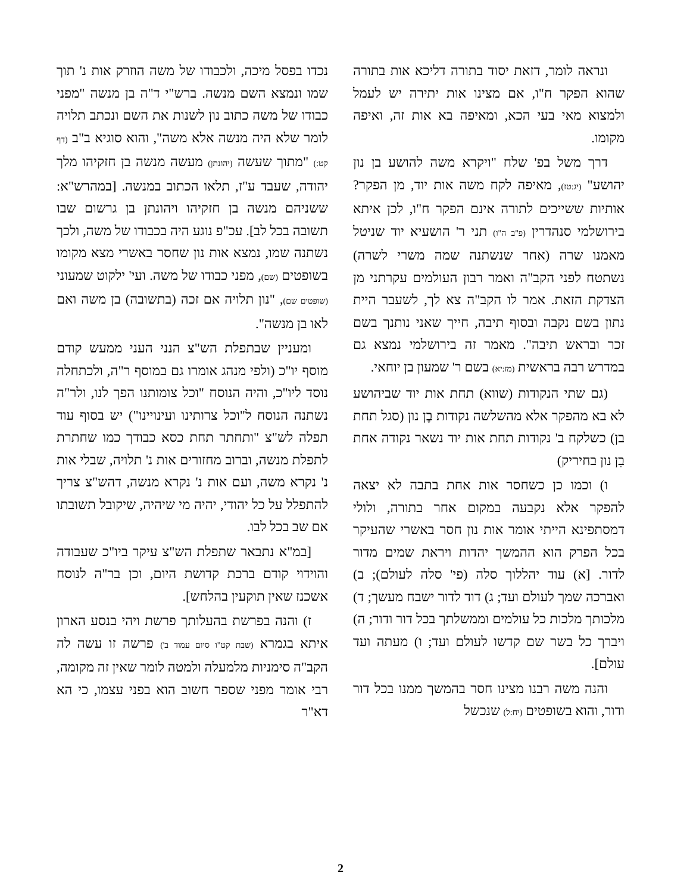ונראה לומר, דזאת יסוד בתורה דליכא אות בתורה שהוא הפקר ח"ו, אם מצינו אות יתירה יש לעמל ולמצוא מאי בעי הכא, ומאיפה בא אות זה, ואיפה מקומו.
דרך משל בפ' שלח "ויקרא משה להושע בן נון יהושע" (יג:טז), מאיפה לקח משה אות יוד, מן הפקר? אותיות ששייכים לתורה אינם הפקר ח"ו, לכן איתא בירושלמי סנהדרין (פ"ב ה"ו) תני ר' הושעיא יוד שניטל מאמנו שרה (אחר שנשתנה שמה משרי לשרה) נשתטח לפני הקב"ה ואמר רבון העולמים עקרתני מן הצדקת הזאת. אמר לו הקב"ה צא לך, לשעבר היית נתון בשם נקבה ובסוף תיבה, חייך שאני נותנך בשם זכר ובראש תיבה". מאמר זה בירושלמי נמצא גם במדרש רבה בראשית (מז:יא) בשם ר' שמעון בן יוחאי.
(גם שתי הנקודות (שווא) תחת אות יוד שביהושע לא בא מהפקר אלא מהשלשה נקודות בֶן נון (סגל תחת בן) כשלקח ב' נקודות תחת אות יוד נשאר נקודה אחת בִן נון בחיריק)
ו) וכמו כן כשחסר אות אחת בתבה לא יצאה להפקר אלא נקבעה במקום אחר בתורה, ולולי דמסתפינא הייתי אומר אות נון חסר באשרי שהעיקר בכל הפרק הוא ההמשך יהדות ויראת שמים מדור לדור. [א) עוד יהללוך סלה (פי' סלה לעולם); ב) ואברכה שמך לעולם ועד; ג) דוד לדור ישבח מעשך; ד) מלכותך מלכות כל עולמים וממשלתך בכל דור ודור; ה) ויברך כל בשר שם קדשו לעולם ועד; ו) מעתה ועד עולם].
והנה משה רבנו מצינו חסר בהמשך ממנו בכל דור ודור, והוא בשופטים (יח:ל) שנכשל
נכדו בפסל מיכה, ולכבודו של משה הוזרק אות נ' תוך שמו ונמצא השם מנשה. ברש"י ד"ה בן מנשה "מפני כבודו של משה כתוב נון לשנות את השם ונכתב תלויה לומר שלא היה מנשה אלא משה", והוא סוגיא ב"ב (דף קט:) "מתוך שעשה (יהונתן) מעשה מנשה בן חזקיהו מלך יהודה, שעבד ע"ז, תלאו הכתוב במנשה. [במהרש"א: ששניהם מנשה בן חזקיהו ויהונתן בן גרשום שבו תשובה בכל לב]. עכ"פ נוגע היה בכבודו של משה, ולכך נשתנה שמו, נמצא אות נון שחסר באשרי מצא מקומו בשופטים (שם), מפני כבודו של משה. ועי' ילקוט שמעוני (שופטים שם), "נון תלויה אם זכה (בתשובה) בן משה ואם לאו בן מנשה".
ומעניין שבתפלת הש"צ הנני העני ממעש קודם מוסף יו"כ (ולפי מנהג אומרו גם במוסף ר"ה, ולכתחלה נוסד ליו"כ, והיה הנוסח "וכל צומותנו הפך לנו, ולר"ה נשתנה הנוסח ל"וכל צרותינו ועינויינו") יש בסוף עוד תפלה לש"צ "ותחתר תחת כסא כבודך כמו שחתרת לתפלת מנשה, וברוב מחזורים אות נ' תלויה, שבלי אות נ' נקרא משה, ועם אות נ' נקרא מנשה, דהש"צ צריך להתפלל על כל יהודי, יהיה מי שיהיה, שיקובל תשובתו אם שב בכל לבו.
[במ"א נתבאר שתפלת הש"צ עיקר ביו"כ שעבודה והוידוי קודם ברכת קדושת היום, וכן בר"ה לנוסח אשכנז שאין תוקעין בהלחש].
ז) והנה בפרשת בהעלותך פרשת ויהי בנסע הארון איתא בגמרא (שבת קט"ו סיום עמוד ב') פרשה זו עשה לה הקב"ה סימניות מלמעלה ולמטה לומר שאין זה מקומה, רבי אומר מפני שספר חשוב הוא בפני עצמו, כי הא דא"ר
2